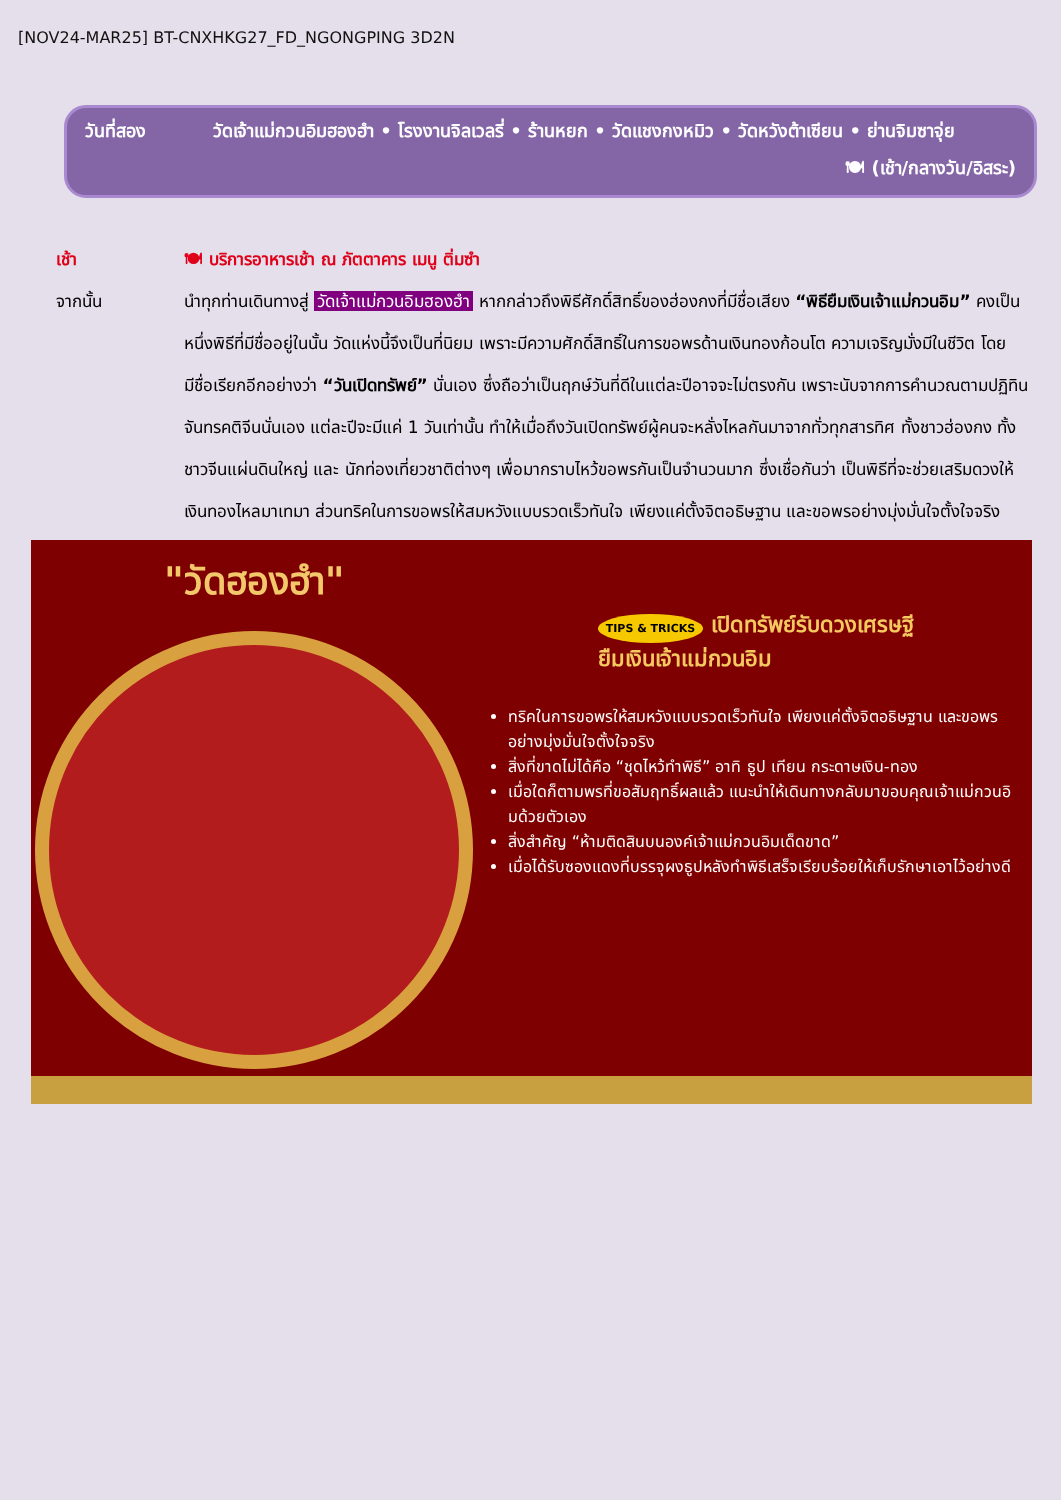[NOV24-MAR25] BT-CNXHKG27_FD_NGONGPING 3D2N
วันที่สอง วัดเจ้าแม่กวนอิมฮองฮำ • โรงงานจิลเวลรี่ • ร้านหยก • วัดแชงกงหมิว • วัดหวังต้าเซียน • ย่านจิมซาจุ่ย
🍽 (เช้า/กลางวัน/อิสระ)
เช้า 🍽 บริการอาหารเช้า ณ ภัตตาคาร เมนู ติ่มซำ
จากนั้น นำทุกท่านเดินทางสู่ วัดเจ้าแม่กวนอิมฮองฮำ หากกล่าวถึงพิธีศักดิ์สิทธิ์ของฮ่องกงที่มีชื่อเสียง “พิธียืมเงินเจ้าแม่กวนอิม” คงเป็นหนึ่งพิธีที่มีชื่ออยู่ในนั้น วัดแห่งนี้จึงเป็นที่นิยม เพราะมีความศักดิ์สิทธิ์ในการขอพรด้านเงินทองก้อนโต ความเจริญมั่งมีในชีวิต โดยมีชื่อเรียกอีกอย่างว่า “วันเปิดทรัพย์” นั่นเอง ซึ่งถือว่าเป็นฤกษ์วันที่ดีในแต่ละปีอาจจะไม่ตรงกัน เพราะนับจากการคำนวณตามปฏิทินจันทรคติจีนนั่นเอง แต่ละปีจะมีแค่ 1 วันเท่านั้น ทำให้เมื่อถึงวันเปิดทรัพย์ผู้คนจะหลั่งไหลกันมาจากทั่วทุกสารทิศ ทั้งชาวฮ่องกง ทั้งชาวจีนแผ่นดินใหญ่ และ นักท่องเที่ยวชาติต่างๆ เพื่อมากราบไหว้ขอพรกันเป็นจำนวนมาก ซึ่งเชื่อกันว่า เป็นพิธีที่จะช่วยเสริมดวงให้เงินทองไหลมาเทมา ส่วนทริคในการขอพรให้สมหวังแบบรวดเร็วทันใจ เพียงแค่ตั้งจิตอธิษฐาน และขอพรอย่างมุ่งมั่นใจตั้งใจจริง
"วัดฮองฮำ"
TIPS & TRICKS เปิดทรัพย์รับดวงเศรษฐี
ยืมเงินเจ้าแม่กวนอิม
ทริคในการขอพรให้สมหวังแบบรวดเร็วทันใจ เพียงแค่ตั้งจิตอธิษฐาน และขอพรอย่างมุ่งมั่นใจตั้งใจจริง
สิ่งที่ขาดไม่ได้คือ “ชุดไหว้ทำพิธี” อาทิ ธูป เทียน กระดาษเงิน-ทอง
เมื่อใดก็ตามพรที่ขอสัมฤทธิ์ผลแล้ว แนะนำให้เดินทางกลับมาขอบคุณเจ้าแม่กวนอิมด้วยตัวเอง
สิ่งสำคัญ “ห้ามติดสินบนองค์เจ้าแม่กวนอิมเด็ดขาด”
เมื่อได้รับซองแดงที่บรรจุผงธูปหลังทำพิธีเสร็จเรียบร้อยให้เก็บรักษาเอาไว้อย่างดี